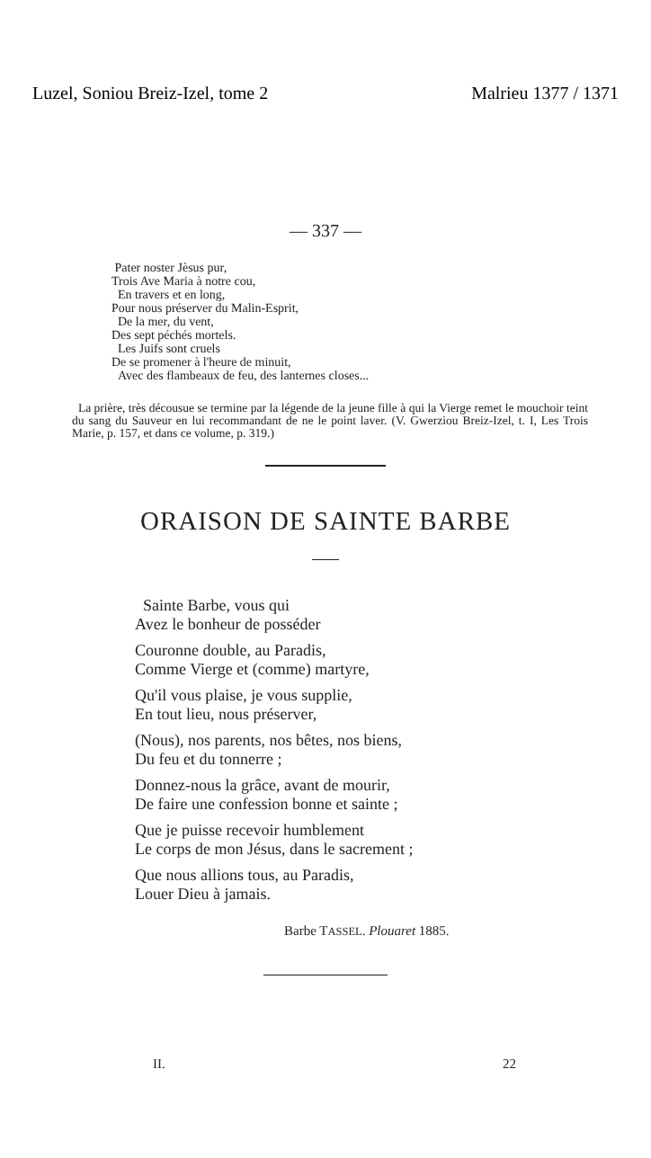Luzel, Soniou Breiz-Izel, tome 2 Malrieu 1377 / 1371
— 337 —
Pater noster Jèsus pur,
Trois Ave Maria à notre cou,
En travers et en long,
Pour nous préserver du Malin-Esprit,
De la mer, du vent,
Des sept péchés mortels.
Les Juifs sont cruels
De se promener à l'heure de minuit,
Avec des flambeaux de feu, des lanternes closes...
La prière, très décousue se termine par la légende de la jeune fille à qui la Vierge remet le mouchoir teint du sang du Sauveur en lui recommandant de ne le point laver. (V. Gwerziou Breiz-Izel, t. I, Les Trois Marie, p. 157, et dans ce volume, p. 319.)
ORAISON DE SAINTE BARBE
Sainte Barbe, vous qui
Avez le bonheur de posséder
Couronne double, au Paradis,
Comme Vierge et (comme) martyre,
Qu'il vous plaise, je vous supplie,
En tout lieu, nous préserver,
(Nous), nos parents, nos bêtes, nos biens,
Du feu et du tonnerre ;
Donnez-nous la grâce, avant de mourir,
De faire une confession bonne et sainte ;
Que je puisse recevoir humblement
Le corps de mon Jésus, dans le sacrement ;
Que nous allions tous, au Paradis,
Louer Dieu à jamais.
Barbe TASSEL. Plouaret 1885.
II. 22